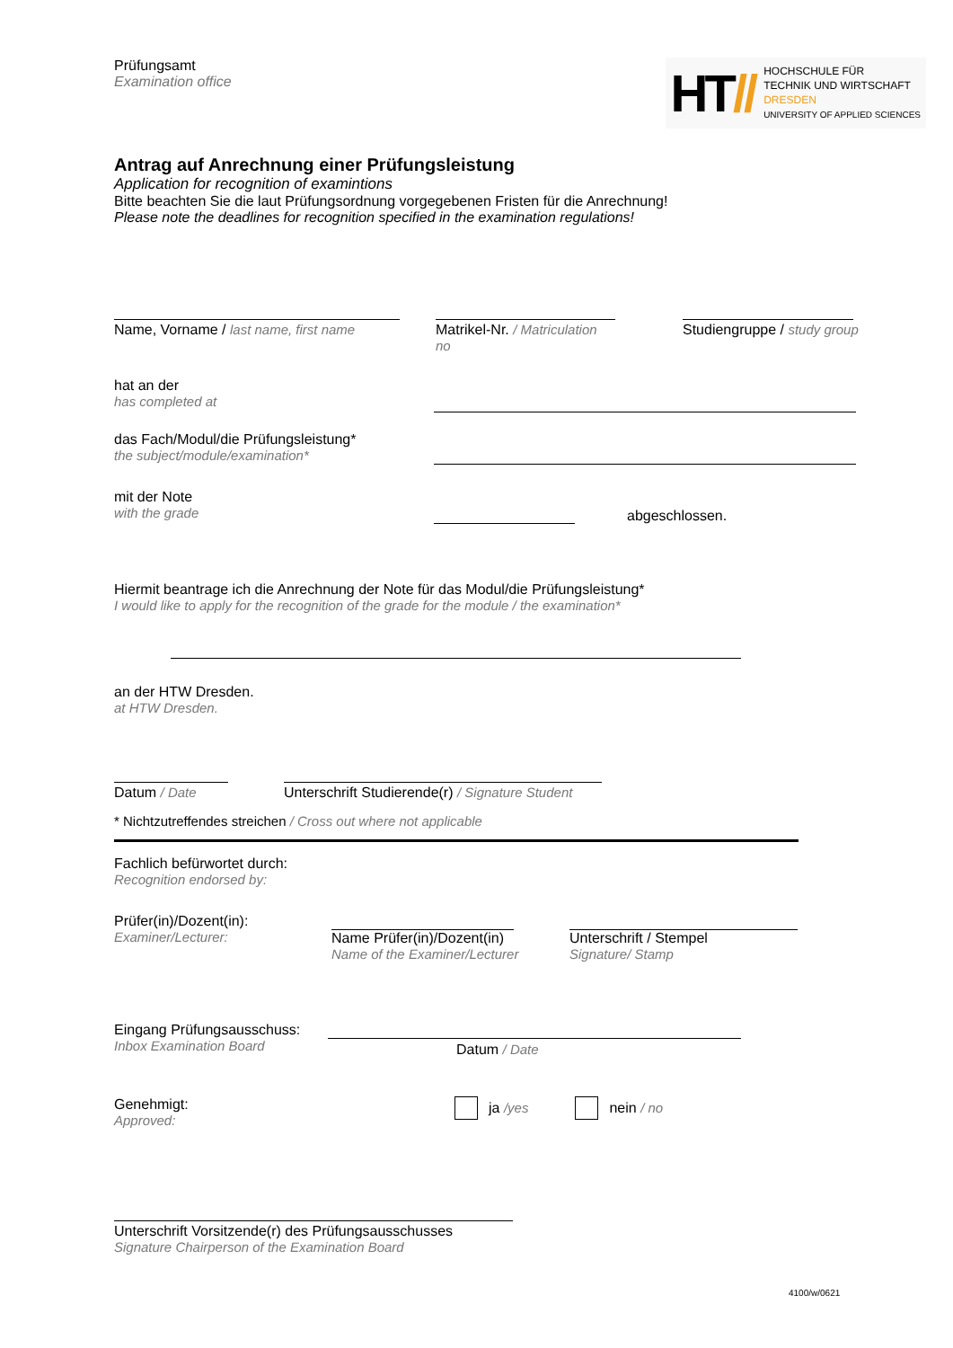Prüfungsamt
Examination office
HT//
HOCHSCHULE FÜR
TECHNIK UND WIRTSCHAFT
DRESDEN
UNIVERSITY OF APPLIED SCIENCES
Antrag auf Anrechnung einer Prüfungsleistung
Application for recognition of examintions
Bitte beachten Sie die laut Prüfungsordnung vorgegebenen Fristen für die Anrechnung!
Please note the deadlines for recognition specified in the examination regulations!
Name, Vorname / last name, first name
Matrikel-Nr. / Matriculation no
Studiengruppe / study group
hat an der
has completed at
das Fach/Modul/die Prüfungsleistung*
the subject/module/examination*
mit der Note
with the grade
abgeschlossen.
Hiermit beantrage ich die Anrechnung der Note für das Modul/die Prüfungsleistung*
I would like to apply for the recognition of the grade for the module / the examination*
an der HTW Dresden.
at HTW Dresden.
Datum / Date Unterschrift Studierende(r) / Signature Student
* Nichtzutreffendes streichen / Cross out where not applicable
Fachlich befürwortet durch:
Recognition endorsed by:
Prüfer(in)/Dozent(in):
Examiner/Lecturer:
Name Prüfer(in)/Dozent(in)
Name of the Examiner/Lecturer
Unterschrift / Stempel
Signature/ Stamp
Eingang Prüfungsausschuss:
Inbox Examination Board
Datum / Date
Genehmigt:
Approved:
ja /yes nein / no
Unterschrift Vorsitzende(r) des Prüfungsausschusses
Signature Chairperson of the Examination Board
4100/w/0621